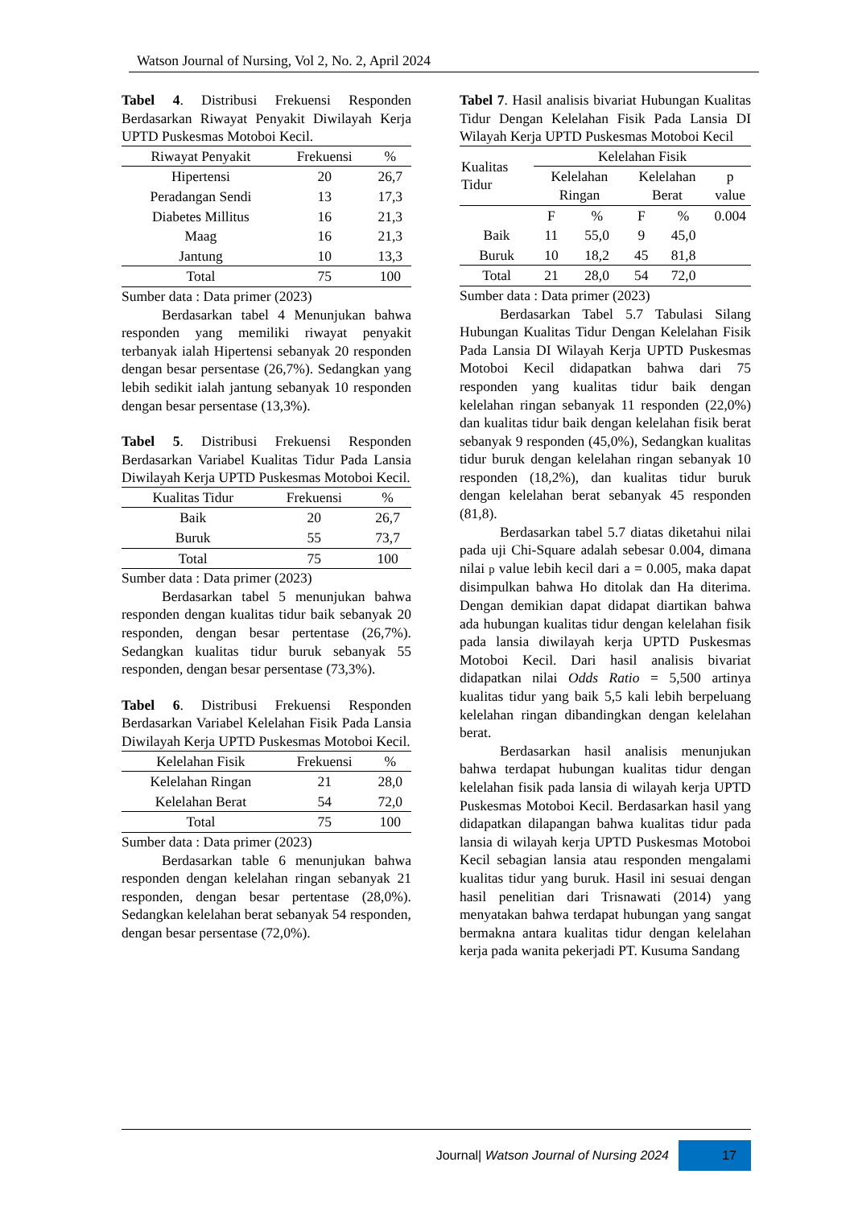Watson Journal of Nursing, Vol 2, No. 2, April 2024
Tabel 4. Distribusi Frekuensi Responden Berdasarkan Riwayat Penyakit Diwilayah Kerja UPTD Puskesmas Motoboi Kecil.
| Riwayat Penyakit | Frekuensi | % |
| --- | --- | --- |
| Hipertensi | 20 | 26,7 |
| Peradangan Sendi | 13 | 17,3 |
| Diabetes Millitus | 16 | 21,3 |
| Maag | 16 | 21,3 |
| Jantung | 10 | 13,3 |
| Total | 75 | 100 |
Sumber data : Data primer (2023)
Berdasarkan tabel 4 Menunjukan bahwa responden yang memiliki riwayat penyakit terbanyak ialah Hipertensi sebanyak 20 responden dengan besar persentase (26,7%). Sedangkan yang lebih sedikit ialah jantung sebanyak 10 responden dengan besar persentase (13,3%).
Tabel 5. Distribusi Frekuensi Responden Berdasarkan Variabel Kualitas Tidur Pada Lansia Diwilayah Kerja UPTD Puskesmas Motoboi Kecil.
| Kualitas Tidur | Frekuensi | % |
| --- | --- | --- |
| Baik | 20 | 26,7 |
| Buruk | 55 | 73,7 |
| Total | 75 | 100 |
Sumber data : Data primer (2023)
Berdasarkan tabel 5 menunjukan bahwa responden dengan kualitas tidur baik sebanyak 20 responden, dengan besar pertentase (26,7%). Sedangkan kualitas tidur buruk sebanyak 55 responden, dengan besar persentase (73,3%).
Tabel 6. Distribusi Frekuensi Responden Berdasarkan Variabel Kelelahan Fisik Pada Lansia Diwilayah Kerja UPTD Puskesmas Motoboi Kecil.
| Kelelahan Fisik | Frekuensi | % |
| --- | --- | --- |
| Kelelahan Ringan | 21 | 28,0 |
| Kelelahan Berat | 54 | 72,0 |
| Total | 75 | 100 |
Sumber data : Data primer (2023)
Berdasarkan table 6 menunjukan bahwa responden dengan kelelahan ringan sebanyak 21 responden, dengan besar pertentase (28,0%). Sedangkan kelelahan berat sebanyak 54 responden, dengan besar persentase (72,0%).
Tabel 7. Hasil analisis bivariat Hubungan Kualitas Tidur Dengan Kelelahan Fisik Pada Lansia DI Wilayah Kerja UPTD Puskesmas Motoboi Kecil
| Kualitas Tidur | Kelelahan Fisik | | | | |
| --- | --- | --- | --- | --- | --- |
| | Kelelahan Ringan | | Kelelahan Berat | | p value |
| | F | % | F | % | 0.004 |
| Baik | 11 | 55,0 | 9 | 45,0 | |
| Buruk | 10 | 18,2 | 45 | 81,8 | |
| Total | 21 | 28,0 | 54 | 72,0 | |
Sumber data : Data primer (2023)
Berdasarkan Tabel 5.7 Tabulasi Silang Hubungan Kualitas Tidur Dengan Kelelahan Fisik Pada Lansia DI Wilayah Kerja UPTD Puskesmas Motoboi Kecil didapatkan bahwa dari 75 responden yang kualitas tidur baik dengan kelelahan ringan sebanyak 11 responden (22,0%) dan kualitas tidur baik dengan kelelahan fisik berat sebanyak 9 responden (45,0%), Sedangkan kualitas tidur buruk dengan kelelahan ringan sebanyak 10 responden (18,2%), dan kualitas tidur buruk dengan kelelahan berat sebanyak 45 responden (81,8).
Berdasarkan tabel 5.7 diatas diketahui nilai pada uji Chi-Square adalah sebesar 0.004, dimana nilai p value lebih kecil dari a = 0.005, maka dapat disimpulkan bahwa Ho ditolak dan Ha diterima. Dengan demikian dapat didapat diartikan bahwa ada hubungan kualitas tidur dengan kelelahan fisik pada lansia diwilayah kerja UPTD Puskesmas Motoboi Kecil. Dari hasil analisis bivariat didapatkan nilai Odds Ratio = 5,500 artinya kualitas tidur yang baik 5,5 kali lebih berpeluang kelelahan ringan dibandingkan dengan kelelahan berat.
Berdasarkan hasil analisis menunjukan bahwa terdapat hubungan kualitas tidur dengan kelelahan fisik pada lansia di wilayah kerja UPTD Puskesmas Motoboi Kecil. Berdasarkan hasil yang didapatkan dilapangan bahwa kualitas tidur pada lansia di wilayah kerja UPTD Puskesmas Motoboi Kecil sebagian lansia atau responden mengalami kualitas tidur yang buruk. Hasil ini sesuai dengan hasil penelitian dari Trisnawati (2014) yang menyatakan bahwa terdapat hubungan yang sangat bermakna antara kualitas tidur dengan kelelahan kerja pada wanita pekerjadi PT. Kusuma Sandang
Journal| Watson Journal of Nursing 2024 17